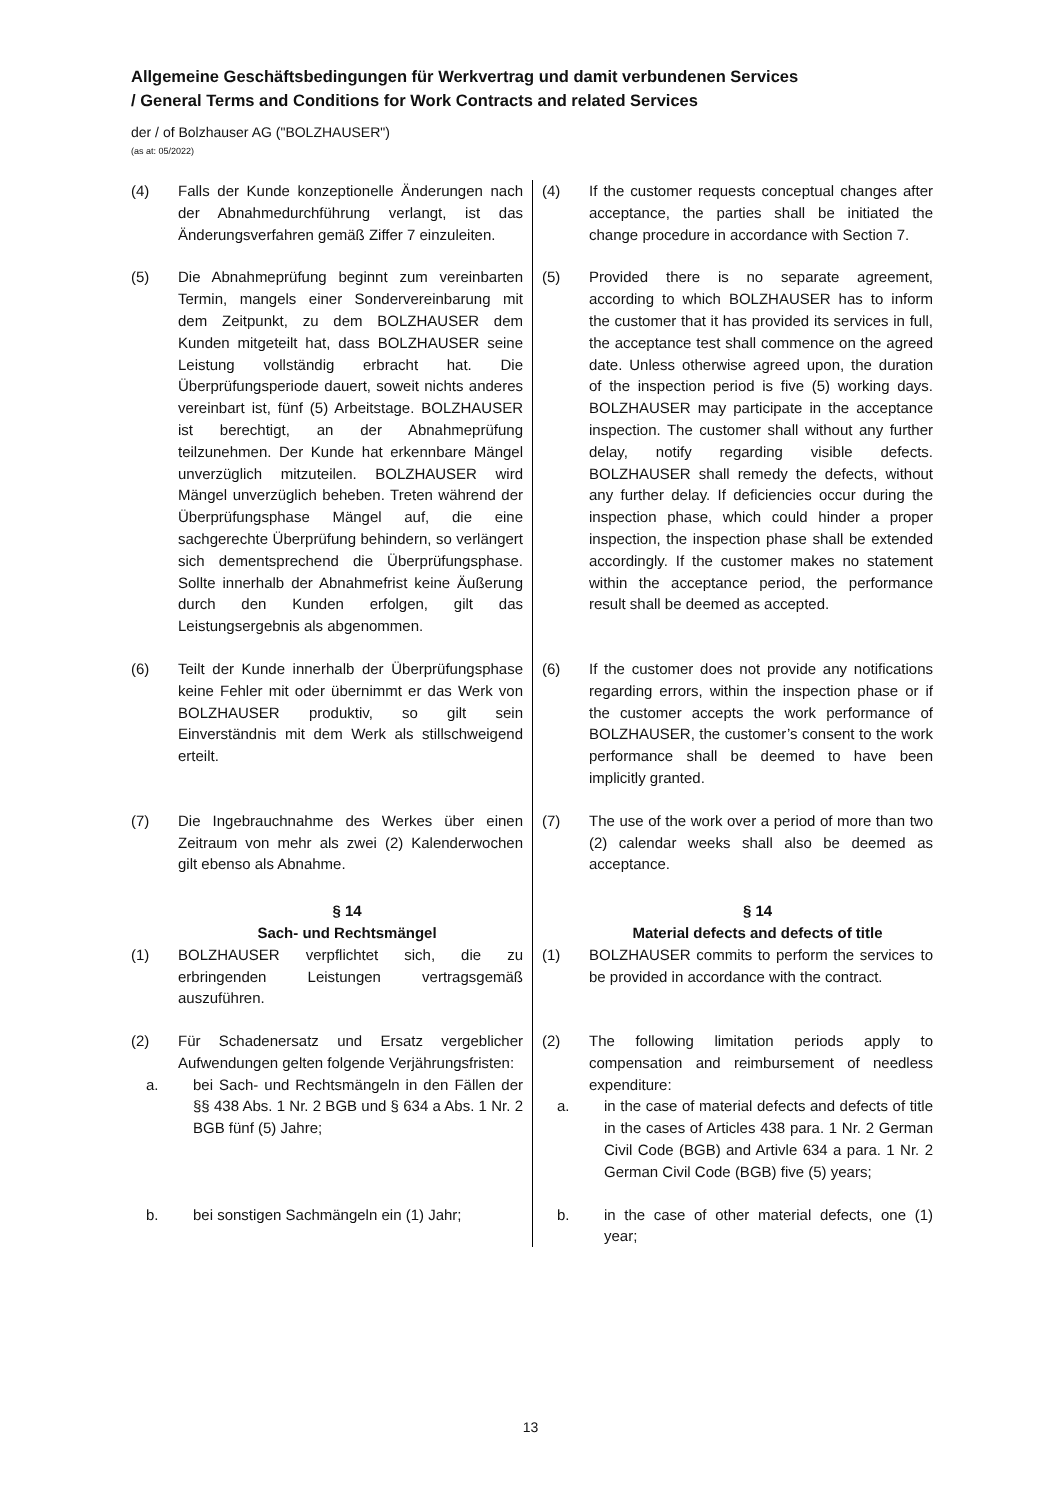Allgemeine Geschäftsbedingungen für Werkvertrag und damit verbundenen Services
/ General Terms and Conditions for Work Contracts and related Services
der / of Bolzhauser AG ("BOLZHAUSER")
(as at: 05/2022)
(4) Falls der Kunde konzeptionelle Änderungen nach der Abnahmedurchführung verlangt, ist das Änderungsverfahren gemäß Ziffer 7 einzuleiten.
(4) If the customer requests conceptual changes after acceptance, the parties shall be initiated the change procedure in accordance with Section 7.
(5) Die Abnahmeprüfung beginnt zum vereinbarten Termin, mangels einer Sondervereinbarung mit dem Zeitpunkt, zu dem BOLZHAUSER dem Kunden mitgeteilt hat, dass BOLZHAUSER seine Leistung vollständig erbracht hat. Die Überprüfungsperiode dauert, soweit nichts anderes vereinbart ist, fünf (5) Arbeitstage. BOLZHAUSER ist berechtigt, an der Abnahmeprüfung teilzunehmen. Der Kunde hat erkennbare Mängel unverzüglich mitzuteilen. BOLZHAUSER wird Mängel unverzüglich beheben. Treten während der Überprüfungsphase Mängel auf, die eine sachgerechte Überprüfung behindern, so verlängert sich dementsprechend die Überprüfungsphase. Sollte innerhalb der Abnahmefrist keine Äußerung durch den Kunden erfolgen, gilt das Leistungsergebnis als abgenommen.
(5) Provided there is no separate agreement, according to which BOLZHAUSER has to inform the customer that it has provided its services in full, the acceptance test shall commence on the agreed date. Unless otherwise agreed upon, the duration of the inspection period is five (5) working days. BOLZHAUSER may participate in the acceptance inspection. The customer shall without any further delay, notify regarding visible defects. BOLZHAUSER shall remedy the defects, without any further delay. If deficiencies occur during the inspection phase, which could hinder a proper inspection, the inspection phase shall be extended accordingly. If the customer makes no statement within the acceptance period, the performance result shall be deemed as accepted.
(6) Teilt der Kunde innerhalb der Überprüfungsphase keine Fehler mit oder übernimmt er das Werk von BOLZHAUSER produktiv, so gilt sein Einverständnis mit dem Werk als stillschweigend erteilt.
(6) If the customer does not provide any notifications regarding errors, within the inspection phase or if the customer accepts the work performance of BOLZHAUSER, the customer’s consent to the work performance shall be deemed to have been implicitly granted.
(7) Die Ingebrauchnahme des Werkes über einen Zeitraum von mehr als zwei (2) Kalenderwochen gilt ebenso als Abnahme.
(7) The use of the work over a period of more than two (2) calendar weeks shall also be deemed as acceptance.
§ 14
Sach- und Rechtsmängel
§ 14
Material defects and defects of title
(1) BOLZHAUSER verpflichtet sich, die zu erbringenden Leistungen vertragsgemäß auszuführen.
(1) BOLZHAUSER commits to perform the services to be provided in accordance with the contract.
(2) Für Schadenersatz und Ersatz vergeblicher Aufwendungen gelten folgende Verjährungsfristen:
a. bei Sach- und Rechtsmängeln in den Fällen der §§ 438 Abs. 1 Nr. 2 BGB und § 634 a Abs. 1 Nr. 2 BGB fünf (5) Jahre;
(2) The following limitation periods apply to compensation and reimbursement of needless expenditure:
a. in the case of material defects and defects of title in the cases of Articles 438 para. 1 Nr. 2 German Civil Code (BGB) and Artivle 634 a para. 1 Nr. 2 German Civil Code (BGB) five (5) years;
b. bei sonstigen Sachmängeln ein (1) Jahr;
b. in the case of other material defects, one (1) year;
13